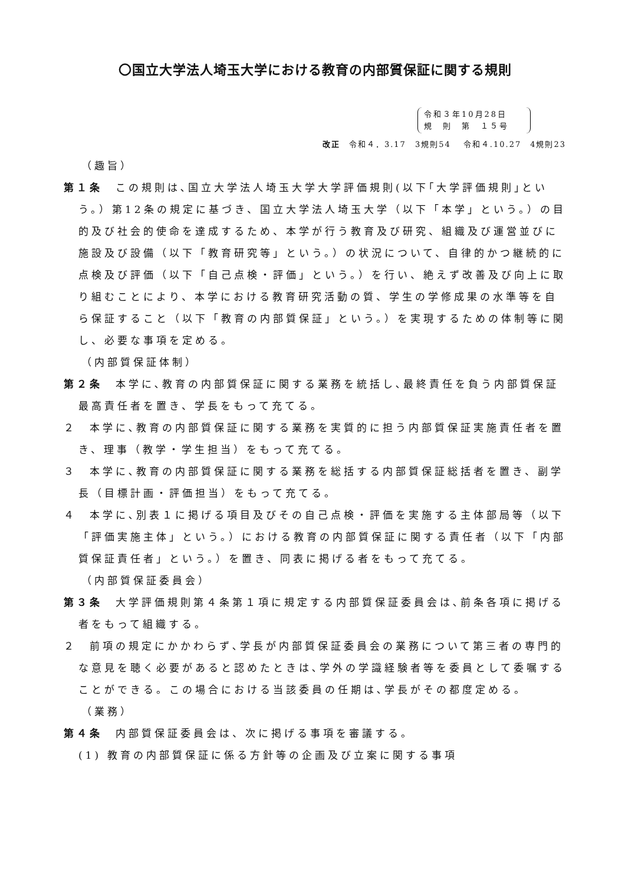〇国立大学法人埼玉大学における教育の内部質保証に関する規則
令和３年10月28日
規　則　第　１５号
改正　令和４．3.17　3規則54　 令和４.10.27　4規則23
（趣旨）
第１条　この規則は､国立大学法人埼玉大学大学評価規則(以下｢大学評価規則｣という。）第12条の規定に基づき、国立大学法人埼玉大学（以下「本学」という。）の目的及び社会的使命を達成するため、本学が行う教育及び研究、組織及び運営並びに施設及び設備（以下「教育研究等」という。）の状況について、自律的かつ継続的に点検及び評価（以下「自己点検・評価」という。）を行い、絶えず改善及び向上に取り組むことにより、本学における教育研究活動の質、学生の学修成果の水準等を自ら保証すること（以下「教育の内部質保証」という。）を実現するための体制等に関し、必要な事項を定める。
（内部質保証体制）
第２条　本学に､教育の内部質保証に関する業務を統括し､最終責任を負う内部質保証最高責任者を置き、学長をもって充てる。
２　本学に､教育の内部質保証に関する業務を実質的に担う内部質保証実施責任者を置き、理事（教学・学生担当）をもって充てる。
３　本学に､教育の内部質保証に関する業務を総括する内部質保証総括者を置き、副学長（目標計画・評価担当）をもって充てる。
４　本学に､別表１に掲げる項目及びその自己点検・評価を実施する主体部局等（以下「評価実施主体」という。）における教育の内部質保証に関する責任者（以下「内部質保証責任者」という。）を置き、同表に掲げる者をもって充てる。
（内部質保証委員会）
第３条　大学評価規則第４条第１項に規定する内部質保証委員会は､前条各項に掲げる者をもって組織する。
２　前項の規定にかかわらず､学長が内部質保証委員会の業務について第三者の専門的な意見を聴く必要があると認めたときは､学外の学識経験者等を委員として委嘱することができる。この場合における当該委員の任期は､学長がその都度定める。
（業務）
第４条　内部質保証委員会は、次に掲げる事項を審議する。
(1) 教育の内部質保証に係る方針等の企画及び立案に関する事項